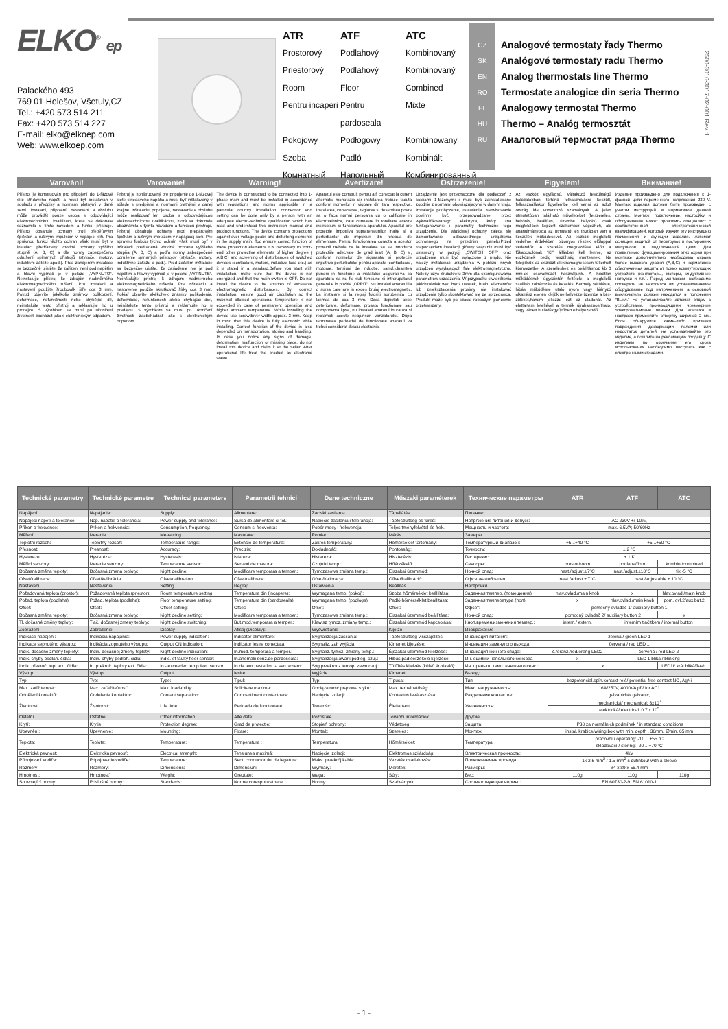ELKO<sup>®</sup> ep
Palackého 493
769 01 Holešov, Všetuly,CZ
Tel.: +420 573 514 211
Fax: +420 573 514 227
E-mail: elko@elkoep.com
Web: www.elkoep.com
ATR ATF ATC Prostorový Podlahový Kombinovaný Priestorový Podlahový Kombinovaný Room Floor Combined Pentru incaperi Pentru pardoseala Mixte Pokojowy Podłogowy Kombinowany Szoba Padló Kombinált Комнатный Напольный Комбинированный
CZ
SK
EN
RO
PL
HU
RU
Analogové termostaty řady Thermo
Analógové termostaty radu Thermo
Analog thermostats line Thermo
Termostate analogice din seria Thermo
Analogowy termostat Thermo
Thermo – Analóg termosztát
Аналоговый термостат ряда Thermo
2500-3016-3017-02-001 Rev.:1
Varování! Varovanie! Warning! Avertizare! Ostrzeżenie! Figyelem! Внимание!
Přístroj je konstruován pro připojení do 1-fázové sítě střídavého napětí a musí být instalován v souladu s předpisy a normami platnými v dané zemi. Instalaci, připojení, nastavení a obsluhu může provádět pouze osoba s odpovídající elektrotechnickou kvalifikací, která se dokonale seznámila s tímto návodem a funkcí přístroje. Přístroj obsahuje ochrany proti přepěťovým špičkám a rušivým impulsům v napájecí síti. Pro správnou funkci těchto ochran však musí být v instalaci předřazeny vhodné ochrany vyššího stupně (A, B, C) a dle normy zabezpečeno odrušení spínaných přístrojů (stykače, motory, induktivní zátěže apod.). Před zahájením instalace se bezpečně ujistěte, že zařízení není pod napětím a hlavní vypínač je v poloze „VYPNUTO“. Neinstalujte přístroj ke zdrojům nadměrného elektromagnetického rušení. Pro instalaci a nastavení použijte šroubovák šíře cca 3 mm. Pokud objevíte jakékoliv známky poškození, deformace, nefunkčnosti nebo chybějící díl, neinstalujte tento přístroj a reklamujte ho u prodejce. S výrobkem se musí po ukončení životnosti zacházet jako s elektronickým odpadem.
Prístroj je konštruovaný pre pripojenie do 1-fázovej siete striedavého napätia a musí byť inštalovaný v súlade s predpismi a normami platnými v danej krajine. Inštaláciu, pripojenie, nastavenie a obsluhu môže realizovať len osoba s odpovedajúcou elektrotechnickou kvalifikáciou, ktorá sa dokonale oboznámila s týmto návodom a funkciou prístroja. Prístroj obsahuje ochrany proti prepäťovým špičkám a rušivým impulzom v napájacej sieti. Pre správnu funkciu týchto ochrán však musí byť v inštalácii predradená vhodná ochrana vyššieho stupňa (A, B, C) a podľa normy zabezpečené odrušenie spínaných prístrojov (stykače, motory, induktívne záťaže a pod.). Pred začatím inštalácie sa bezpečne uistite, že zariadenie nie je pod napätím a hlavný vypínač je v polohe „VYPNUTÉ“. Neinštalujte prístroj k zdrojom nadmerného elektromagnetického rušenia. Pre inštaláciu a nastavenie použite skrutkovač šírky cca 3 mm. Pokiaľ objavíte akékolvek známky poškodenia, deformácie, nefunkčnosti alebo chýbajúci diel, neinštalujte tento prístroj a reklamujte ho u predajcu. S výrobkom sa musí po ukončení životnosti zaobchádzať ako s elektronickým odpadom.
The device is constructed to be connected into 1-phase main and must be installed in accordance with regulations and norms applicable in a particular country. Installation, connection and setting can be done only by a person with an adequate electro-technical qualification which has read and understood this instruction manual and product functions. The device contains protections against over-voltage peaks and disturbing elements in the supply main. Too ensure correct function of these protection elements it is necessary to front-end other protective elements of higher degree ( A,B,C) and screening of disturbances of switched devices (contactors, motors, inductive load etc.) as it is stated in a standard.Before you start with installation, make sure that the device is not energized and that the main switch is OFF. Do not install the device to the sources of excessive electromagnetic disturbances. By correct installation, ensure good air circulation so the maximal allowed operational temperature is not exceeded in case of permanent operation and higher ambient temperature. While installing the device use screwdriver width approx. 3 mm. Keep in mind that this device is fully electronic while installing. Correct function of the device is also depended on transportation, storing and handling. In case you notice any signs of damage, deformation, malfunction or missing piece, do not install this device and claim it at the seller. After operational life treat the product as electronic waste.
Aparatul este construit pentru a fi conectat la curent alternativ monofazic iar instalarea trebuie facuta conform normelor in vigoare din tara respectiva. Instalarea, conectarea, reglarea si deservirea poate sa o faca numai persoana cu o calificare in electrotehnica, care cunoaste in totalitate aceste instructiuni si functionarea aparatului. Aparatul are protectie impotriva supratensiunilor inalte si a perturbarilor de impulsuri din reteaua de alimentare. Pentru functionarea corecta a acestor protectii trebuie ca la instalare sa se introduca protectiile adecvate de grad inalt (A, B, C) si, conform normelor de siguranta si protectie impotriva perturbatiilor pentru aparate (contactoare, motoare, tensiuni de inductie, samd.).Inaintea punerii in functiune a instalatiei asigurati-va ca aparatura sa nu fie sub tensiune si intrerupatorul general e in pozitia „OPRIT“. Nu instalati aparatul la o sursa care are in exces bruiaj electromagnetic. La instalare si la reglaj folositi surubelnita cu latimea de cca 3 mm. Daca depistati orice deteriorare, deformare, proasta functionare sau componenta lipsa, nu instalati aparatul in cauza si reclamati aceste neajunsuri vanzatorului. Dupa terminarea perioadei de functionare aparatul va trebui considerat deseu electronic.
Urządzenie jest przeznaczone dla podłączeń z sieciami 1-fazowymi i musi być zainstalowane zgodnie z normami obowiązującymi w danym kraju. Instalacja, podłączenie, ustawienia i serwisowanie powinny być przeprowadzane przez wykwalifikowanego elektryka, który zna funkcjonowanie i parametry techniczne tego urządzenia. Dla właściwej ochrony zaleca się zamontowanie odpowiedniego urządzenia ochronnego na przednim panelu.Przed rozpoczęciem instalacji główny włącznik musi być ustawiony w pozycji „SWITCH OFF“ oraz urządzenie musi być wyłączone z prądu. Nie należy instalować urządzenia w pobliżu innych urządzeń wysyłających fale elektromagnetyczne. Należy użyć śrubokrętu 3mm dla skonfigurowania parametrów urządzenia. W przypadku stwierdzenia jakichkolwiek wad bądź usterek, braku elementów lub zniekształcenia prosimy nie instalować urządzenia tylko skontaktować się ze sprzedawcą. Produkt może być po czasie roboczym ponownie przetwarzany.
Az eszköz egyfázisú, váltakozó feszültségű hálózatokban történő felhasználásra készült, felhasználáskor figyelembe kell venni az adott ország ide vonatkozó szabványait. A jelen útmutatóban található műveleteket (felszerelés, bekötés, beállítás, üzembe helyzés) csak megfelelően képzett szakember végezheti, aki áttanulmányozta az útmutatót és tisztában van a készülék működésével. Az eszköz megfelelő védelme érdekében bizonyos részek előlappal védendők. A szerelés megkezdése előtt a főkapcsolónak “KI” állásban kell lennie, az eszköznek pedig feszültség mentesnek. Ne telepítsük az eszközt elektromágnesesen túlterhelt környezetbe. A szereléshez és beállításhoz kb 3 mm-es csavarhúzót használjunk. A hibátlan működésnek úgyszintén feltétele a megfelelő szállítás raktározás és kezelés. Bármely sérülésre, hibás működésre utaló nyom vagy hiányzó alkatrész esetén kérjük ne helyezze üzembe a kés-züléket,hanem jellezze ezt az eladónál. Az élettartam leteltével a termék újrahasznosítható, vagy védett hulladékgyűjtőben elhelyezendő.
Изделие произведено для подключения к 1-фазной цепи переменного напряжения 230 V. Монтаж изделия должен быть произведен с учетом инструкций и нормативов данной страны. Монтаж, подключение, настройку и обслуживание может проводить специалист с соответственной электротехнической квалификацией, который изучил эту инструкцию применения и функции изделия. Автомат оснащен защитой от перегрузок и посторонних импульсов в подключенной цепи. Для правильного функционирования этих охран при монтаже дополнительно необходима охрана более высокого уровня (A,B,C) и нормативно обеспеченная защита от помех коммутирующих устройств (контакторы, моторы, индуктивные нагрузки и т.п.). Перед монтажом необходимо проверить не находится ли устанавливаемое оборудование под напряжением, а основной выключатель должен находится в положении “Выкл.” Не устанавливайте автомат рядом с устройствами, производящими чрезмерные электромагнитные помехи. Для монтажа и настроек применяйте отвертку шириной 2 мм. Если обнаружите какие-либо признаки повреждения, деформации, поломки или недостаток деталей, не устанавливайте это изделие, а пошлите на рекламацию продавцу. С изделием по окончании его срока использования необходимо поступать как с электронными отходами.
| Technické parametry | Technické parametre | Technical parameters | Parametrii tehnici | Dane techniczne | Műszaki paraméterek | Технические параметры | ATR | ATF | ATC |
| --- | --- | --- | --- | --- | --- | --- | --- | --- | --- |
| Napájení: | Napájanie: | Supply: | Alimentare: | Zaciski zasilania : | Tápellátás | Питание: | | | |
| Napájecí napětí a tolerance: | Nap. napätie a tolerancia: | Power supply and tolerance: | Sursa de alimentare si tol.: | Napięcie zasilania i tolerancja: | Tápfeszültség és tűrés: | Напряжение питания и допуск: | AC 230V +/-10%, | | |
| Příkon a frekvence: | Príkon a frekvencia: | Consumption, frequency: | Consum si frecventa: | Pobór mocy i frekwencja: | Teljesítményfelvétel és frek.: | Мощность и частота: | max. 6.5VA; 50/60Hz | | |
| Měření | Meranie | Measuring | Masurare: | Pomiar | Mérés | Замеры | | | |
| Teplotní rozsah: | Teplotný rozsah: | Temperature range: | Extensie de temperatura: | Zakres temperatury: | Hőmérséklet tartomány: | Температурный диапазон: | +5 ..+40 °C | +5 ..+50 °C | |
| Přesnost: | Presnosť: | Accuracy: | Precizie: | Dokładność: | Pontosság: | Точность: | ± 2 °C | | |
| Hystereze: | Hysterézia: | Hysteresis: | Istereza: | Histereza: | Hiszterézis: | Гистерезис: | ± 1 K | | |
| Měřící senzory: | Meracie senzory: | Temperature sensor: | Senzori de masura: | Czujniki temp.: | Hőérzékelő: | Сенсоры: | prostor/room | podlaha/floor | kombin./combined |
| Dočasná změna teploty: | Dočasná zmena teploty: | Night decline: | Modificare temporara a temper.: | Tymczasowa zmiana temp.: | Éjszakai üzemmód: | Ночной спад: | nast./adjust.±7°C | nast./adjust.±10°C | fix -5 °C |
| Ofset/kalibrace: | Ofset/kalibrácia: | Ofset/calibration: | Ofset/calibrare: | Ofset/kalibracja: | Offset/kalibráció: | Офсет/калибрация: | nast./adjust.± 7°C | nast./adjustable ± 10 °C | |
| Nastavení | Nastavenie | Setting | Reglaj: | Ustawienia | Beállítás | Настройки | | | |
| Požadovaná teplota (prostor): | Požadovaná teplota (priestor): | Room temperature setting: | Temperatura din (incapere): | Wymagana temp. (pokoj): | Szoba hőmérséklet beállítása: | Заданная темпер. (помещение): | hlav.ovlad./main knob | x | hlav.ovlad./main knob |
| Požad. teplota (podlaha): | Požad. teplota (podlaha): | Floor temperature setting: | Temperatura din (pardoseala): | Wymagana temp. (podłoga): | Padló hőmérséklet beállítása: | Заданная температура (пол): | x | hlav.ovlad./main knob | pom. ovl.2/aux.but.2 |
| Ofset: | Ofset: | Offset setting: | Ofset: | Ofset: | Ofset: | Офсет: | pomocný ovladač 1/ auxiliary button 1 | | |
| Dočasná změna teploty: | Dočasná zmena teploty: | Night decline setting: | Modificare temporara a temper.: | Tymczasowa zmiana temp.: | Éjszakai üzemmód beállítása: | Ночной спад: | pomocný ovladač 2/ auxiliary button 2 | | x |
| Tl. dočasné změny teploty: | Tlač. dočasnej zmeny teploty: | Night decline switching: | But.mod.temporara a temper.: | Klawisz tymcz. zmiany temp.: | Éjszakai üzemmód kapcsolása: | Кноп.времен.изменения темпер.: | intern./ extern. | interním tlačítkem / internal button | |
| Zobrazení | Zobrazenie | Display | Afisaj (Display): | Wyświetlanie | Kijelző | Изображение | | | |
| Indikace napájení: | Indikácia napájania: | Power supply indication: | Indicator alimentare: | Sygnalizacja zasilania: | Tápfeszültség visszajelzés: | Индикация питания: | zelená / green LED 1 | | |
| Indikace sepnutého výstupu: | Indikácia zopnutého výstupu: | Output ON indication: | Indicator iesire conectata: | Sygnaliz. zał. wyjścia: | Kimenet kijelzése: | Индикация замкнутого выхода: | červená / red LED 1 | | |
| Indik. dočasné změny teploty: | Indik. dočasnej zmeny teploty: | Night decline indication: | In.mod. temporara a temper.: | Sygnaliz. tymcz. zmiany temp.: | Éjszakai üzemmód kijelzése: | Индикация ночного спада: | č./oranž./red/orang LED2 | červená / red LED 2 | |
| Indik. chyby podlah. čidla: | Indik. chyby podlah. čidla: | Indic. of faulty floor sensor: | In.anomalii senz.de pardoseala: | Sygnalizacja awarii podłog. czuj.: | Hibás padlóérzékelő kijelzése: | Ин. ошибки напольного сенсора | x | LED 1 bliká / blinking | |
| Indik. překroč. tepl. ext. čidla: | In. prekroč. teploty ext. čidla: | In.- exceeded temp./ext. sensor: | In.de tem.peste lim. a sen. extern: | Syg.przekrocz.temop. zewn.czuj.: | Túlfűtés kijelzés (külső érzékelő): | Ин. превыш. темп. внешнего сенс.: | x | | LED1č.krát.bliká/flash. |
| Výstup: | Výstup | Output | Iesire: | Wyjście | Kimenet | Выход: | | | |
| Typ: | Typ: | Type: | Tipul: | Typ: | Típusa: | Тип: | bezpotencial.spín.kontakt relé/ potential-free contact NO, AgNi | | |
| Max. zatížitelnost: | Max. zaťažiteľnosť: | Max. loadability: | Solicitare maxima: | Obciążalność prądowa styku: | Max. terhelhetőség: | Макс. нагружаемость: | 16A/250V, 4000VA při/ for AC1 | | |
| Oddělení kontaktů: | Oddelenie kontaktov: | Contact separation: | Compartiment contactoare: | Napięcie izolacji: | Kontaktus leválasztása: | Разделение контактов: | galvanické/ galvanic, | | |
| Životnost: | Životnosť: | Life time: | Perioada de functionare: | Trwałość: | Élettartam: | Жизненность: | mechanická/ mechanical: 3x10<sup>7</sup> | | |
| | | | | | | | elektrická/ electrical: 0.7 x 10<sup>5</sup> | | |
| Ostatní | Ostatné | Other information | Alte date: | Pozostałe | További információk | Другие | | | |
| Krytí: | Krytie: | Protection degree: | Grad de protectie: | Stopień ochrony: | Védettség: | Защита: | IP30 za normálních podmínek / in standard conditions | | |
| Upevnění: | Upevnenie: | Mounting: | Fixare: | Montaż: | Szerelés: | Монтаж: | instal. krabice/wiring box with min. depth . 30mm, ∅min. 65 mm | | |
| Teplota: | Teplota: | Temperature: | Temperatura : | Temperatura: | Hőmérséklet: | Температура: | pracovní / operating: -10 .. +55 °C | | |
| | | | | | | | skladovací / storing: -20 .. +70 °C | | |
| Elektrická pevnost: | Elektrická pevnosť: | Electrical strength: | Tensiunea maximă: | Napięcie izolacji: | Elektromos szilárdság: | Электрическая прочность: | 4kV | | |
| Připojovací vodiče: | Pripojovacie vodiče: | Temperature: | Sect. conductorului de legatura: | Maks. przekrój kabla: | Vezeték csatlakozás: | Подключаемые провода: | 1x 2.5 mm<sup>2</sup> / 1.5 mm<sup>2</sup> s dutinkou/ with a sleeve | | |
| Rozměry: | Rozmery: | Dimensions: | Dimensiuni: | Wymiary: | Méretek: | Размеры: | 84 x 89 x 56.4 mm | | |
| Hmotnost: | Hmotnosť: | Weight: | Greutate: | Waga: | Súly: | Вес: | 110g | 110g | 110g |
| Související normy: | Príslušné normy: | Standards: | Norme corespunzatoare | Normy: | Szabványok: | Соответствующие нормы : | EN 60730-2-9, EN 61010-1 | | |
- 1 -